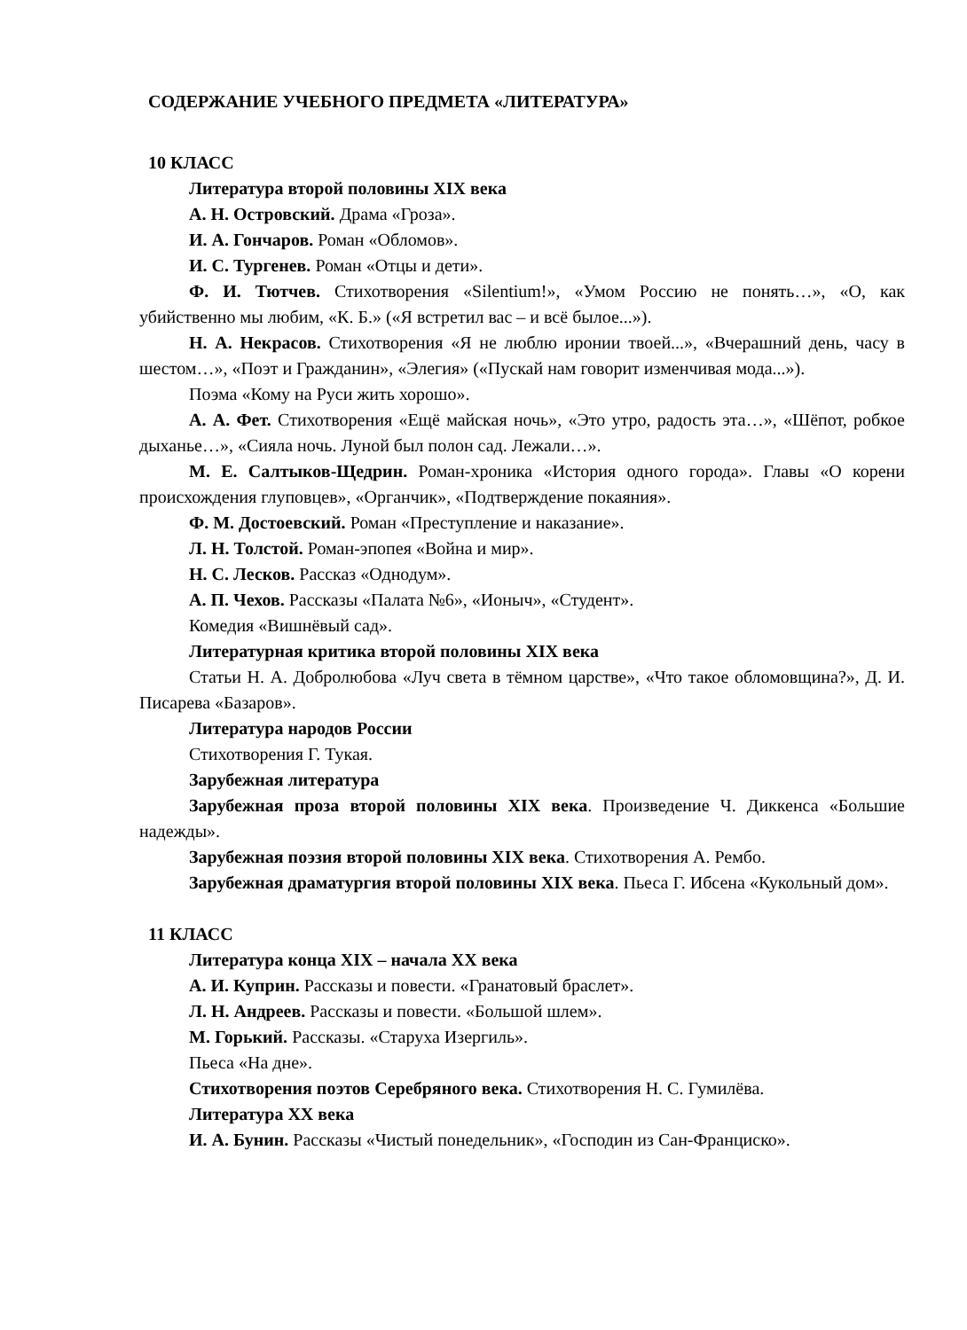СОДЕРЖАНИЕ УЧЕБНОГО ПРЕДМЕТА «ЛИТЕРАТУРА»
10 КЛАСС
Литература второй половины XIX века
А. Н. Островский. Драма «Гроза».
И. А. Гончаров. Роман «Обломов».
И. С. Тургенев. Роман «Отцы и дети».
Ф. И. Тютчев. Стихотворения «Silentium!», «Умом Россию не понять…», «О, как убийственно мы любим, «К. Б.» («Я встретил вас – и всё былое...»).
Н. А. Некрасов. Стихотворения «Я не люблю иронии твоей...», «Вчерашний день, часу в шестом…», «Поэт и Гражданин», «Элегия» («Пускай нам говорит изменчивая мода...»).
Поэма «Кому на Руси жить хорошо».
А. А. Фет. Стихотворения «Ещё майская ночь», «Это утро, радость эта…», «Шёпот, робкое дыханье…», «Сияла ночь. Луной был полон сад. Лежали…».
М. Е. Салтыков-Щедрин. Роман-хроника «История одного города». Главы «О корени происхождения глуповцев», «Органчик», «Подтверждение покаяния».
Ф. М. Достоевский. Роман «Преступление и наказание».
Л. Н. Толстой. Роман-эпопея «Война и мир».
Н. С. Лесков. Рассказ «Однодум».
А. П. Чехов. Рассказы «Палата №6», «Ионыч», «Студент».
Комедия «Вишнёвый сад».
Литературная критика второй половины XIX века
Статьи Н. А. Добролюбова «Луч света в тёмном царстве», «Что такое обломовщина?», Д. И. Писарева «Базаров».
Литература народов России
Стихотворения Г. Тукая.
Зарубежная литература
Зарубежная проза второй половины XIX века. Произведение Ч. Диккенса «Большие надежды».
Зарубежная поэзия второй половины XIX века. Стихотворения А. Рембо.
Зарубежная драматургия второй половины XIX века. Пьеса Г. Ибсена «Кукольный дом».
11 КЛАСС
Литература конца XIX – начала XX века
А. И. Куприн. Рассказы и повести. «Гранатовый браслет».
Л. Н. Андреев. Рассказы и повести. «Большой шлем».
М. Горький. Рассказы. «Старуха Изергиль».
Пьеса «На дне».
Стихотворения поэтов Серебряного века. Стихотворения Н. С. Гумилёва.
Литература XX века
И. А. Бунин. Рассказы «Чистый понедельник», «Господин из Сан-Франциско».